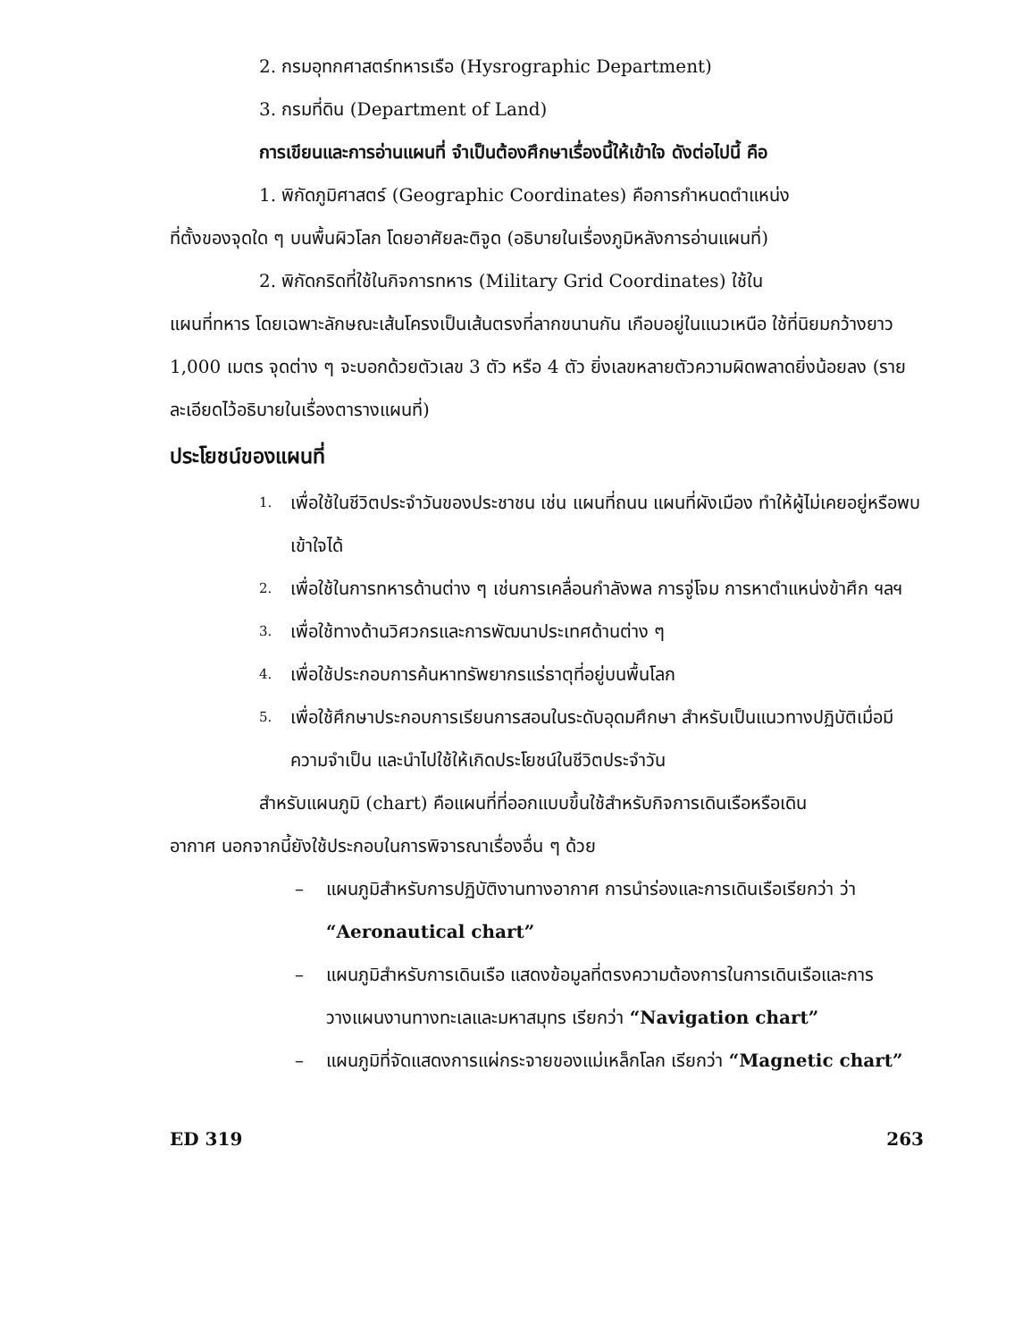2. กรมอุทกศาสตร์ทหารเรือ (Hysrographic Department)
3. กรมที่ดิน (Department of Land)
การเขียนและการอ่านแผนที่ จำเป็นต้องศึกษาเรื่องนี้ให้เข้าใจ ดังต่อไปนี้ คือ
1. พิกัดภูมิศาสตร์ (Geographic Coordinates) คือการกำหนดตำแหน่ง
ที่ตั้งของจุดใด ๆ บนพื้นผิวโลก โดยอาศัยละติจูด (อธิบายในเรื่องภูมิหลังการอ่านแผนที่)
2. พิกัดกริดที่ใช้ในกิจการทหาร (Military Grid Coordinates) ใช้ใน
แผนที่ทหาร โดยเฉพาะลักษณะเส้นโครงเป็นเส้นตรงที่ลากขนานกัน เกือบอยู่ในแนวเหนือ ใช้ที่นิยมกว้างยาว 1,000 เมตร จุดต่าง ๆ จะบอกด้วยตัวเลข 3 ตัว หรือ 4 ตัว ยิ่งเลขหลายตัวความผิดพลาดยิ่งน้อยลง (รายละเอียดไว้อธิบายในเรื่องตารางแผนที่)
ประโยชน์ของแผนที่
1. เพื่อใช้ในชีวิตประจำวันของประชาชน เช่น แผนที่ถนน แผนที่ผังเมือง ทำให้ผู้ไม่เคยอยู่หรือพบเข้าใจได้
2. เพื่อใช้ในการทหารด้านต่าง ๆ เช่นการเคลื่อนกำลังพล การจู่โจม การหาตำแหน่งข้าศึก ฯลฯ
3. เพื่อใช้ทางด้านวิศวกรและการพัฒนาประเทศด้านต่าง ๆ
4. เพื่อใช้ประกอบการค้นหาทรัพยากรแร่ธาตุที่อยู่บนพื้นโลก
5. เพื่อใช้ศึกษาประกอบการเรียนการสอนในระดับอุดมศึกษา สำหรับเป็นแนวทางปฏิบัติเมื่อมีความจำเป็น และนำไปใช้ให้เกิดประโยชน์ในชีวิตประจำวัน
สำหรับแผนภูมิ (chart) คือแผนที่ที่ออกแบบขึ้นใช้สำหรับกิจการเดินเรือหรือเดิน
อากาศ นอกจากนี้ยังใช้ประกอบในการพิจารณาเรื่องอื่น ๆ ด้วย
– แผนภูมิสำหรับการปฏิบัติงานทางอากาศ การนำร่องและการเดินเรือเรียกว่า ว่า “Aeronautical chart”
– แผนภูมิสำหรับการเดินเรือ แสดงข้อมูลที่ตรงความต้องการในการเดินเรือและการวางแผนงานทางทะเลและมหาสมุทร เรียกว่า “Navigation chart”
– แผนภูมิที่จัดแสดงการแผ่กระจายของแม่เหล็กโลก เรียกว่า “Magnetic chart”
ED 319 263